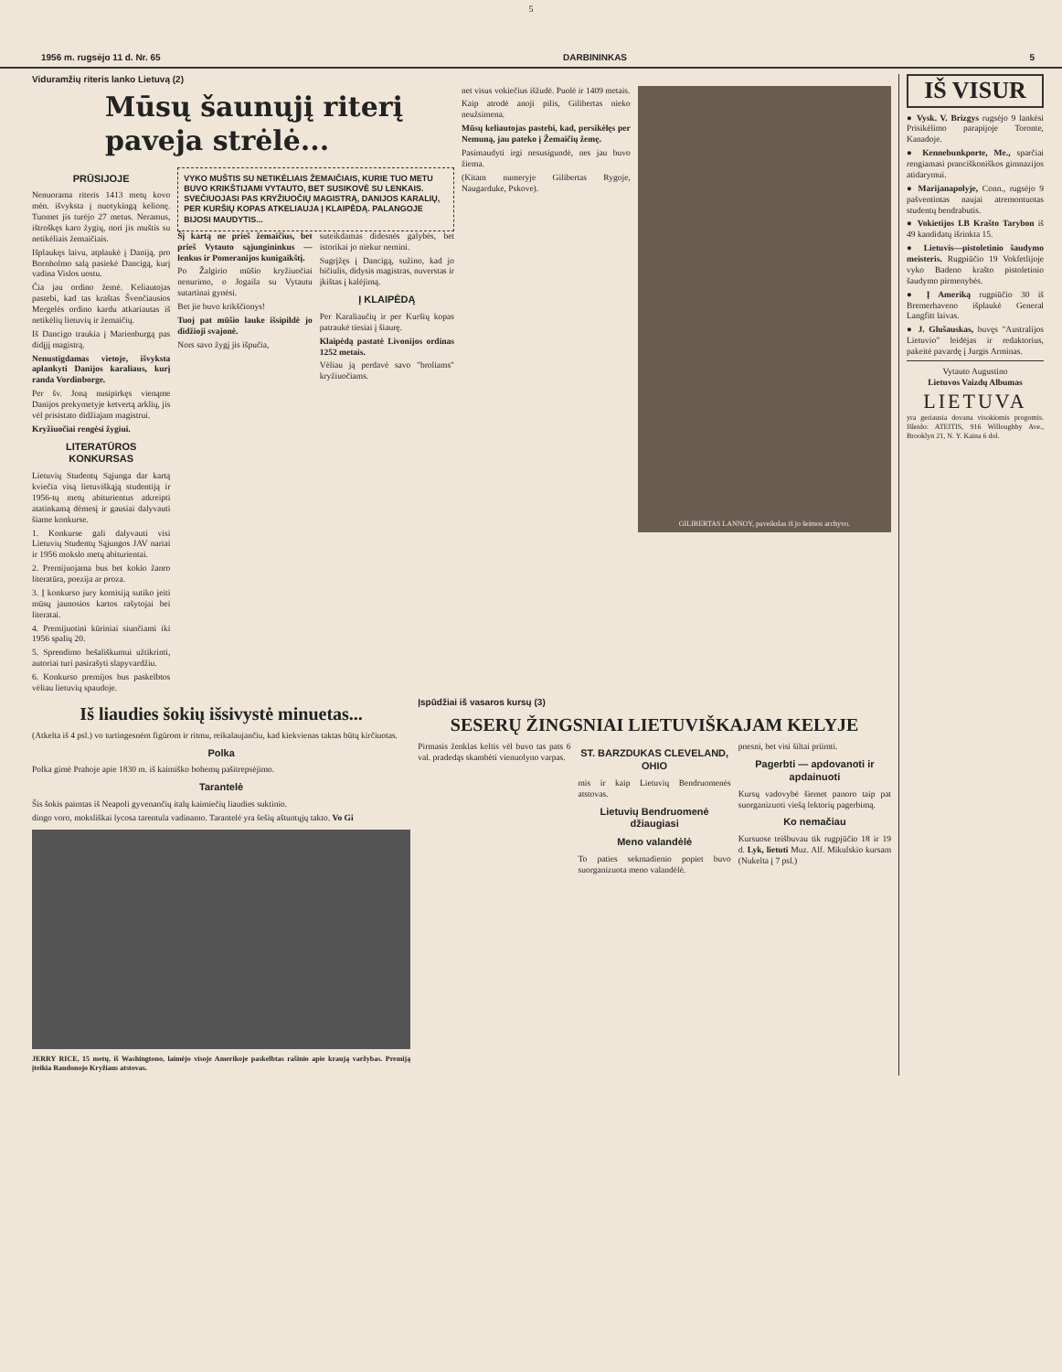5
1956 m. rugsėjo 11 d. Nr. 65 DARBININKAS 5
Viduramžių riteris lanko Lietuvą (2)
Mūsų šaunųjį riterį paveja strėlė...
PRŪSIJOJE
Nenuorama riteris 1413 metų kovo mėn. išvyksta į nuotykingą kelionę. Tuomet jis turėjo 27 metus. Neramus, ištroškęs karo žygių, nori jis muštis su netikėliais žemaičiais.
Išplaukęs laivu, atplaukė į Daniją, pro Bornholmo salą pasiekė Dancigą, kurį vadina Vislos uostu.
Čia jau ordino žemė. Keliautojas pastebi, kad tas kraštas Švenčiausios Mergelės ordino kardu atkariautas iš netikėlių lietuvių ir žemaičių.
Iš Dancigo traukia į Marienburgą pas didįjį magistrą.
Nenustigdamas vietoje, išvyksta aplankyti Danijos karaliaus, kurį randa Vordinborge.
Per šv. Joną nusipirkęs vienąme Danijos prekymetyje ketvertą arklių, jis vėl prisistato didžiajam magistrui.
Kryžiuočiai rengėsi žygiui.
LITERATŪROS KONKURSAS
Lietuvių Studentų Sąjunga dar kartą kviečia visą lietuviškąją studentiją ir 1956-tų metų abiturientus atkreipti atatinkamą dėmesį ir gausiai dalyvauti šiame konkurse.
1. Konkurse gali dalyvauti visi Lietuvių Studentų Sąjungos JAV nariai ir 1956 mokslo metų abiturientai.
2. Premijuojama bus bet kokio žanro literatūra, poezija ar proza.
3. Į konkurso jury komisiją sutiko įeiti mūsų jaunosios kartos rašytojai bei literatai.
4. Premijuotini kūriniai siunčiami iki 1956 spalių 20.
5. Sprendimo bešališkumui užtikrinti, autoriai turi pasirašyti slapyvardžiu.
6. Konkurso premijos bus paskelbtos vėliau lietuvių spaudoje.
VYKO MUŠTIS SU NETIKĖLIAIS ŽEMAIČIAIS, KURIE TUO METU BUVO KRIKŠTIJAMI VYTAUTO, BET SUSIKOVĖ SU LENKAIS. SVEČIUOJASI PAS KRYŽIUOČIŲ MAGISTRĄ, DANIJOS KARALIŲ, PER KURŠIŲ KOPAS ATKELIAUJA Į KLAIPĖDĄ. PALANGOJE BIJOSI MAUDYTIS...
Šį kartą ne prieš žemaičius, bet prieš Vytauto sąjungininkus — lenkus ir Pomeranijos kunigaikštį.
Po Žalgirio mūšio kryžiuočiai nenurimo, o Jogaila su Vytautu sutartinai gynėsi.
Bet jie buvo krikščionys!
Tuoj pat mūšio lauke išsipildė jo didžioji svajonė.
Nors savo žygį jis išpučia,
suteikdamas didesnės galybės, bet istorikai jo niekur nemini.
Sugrįžęs į Dancigą, sužino, kad jo bičiulis, didysis magistras, nuverstas ir įkištas į kalėjimą.
Į KLAIPĖDĄ
Per Karaliaučių ir per Kuršių kopas patraukė tiesiai į šiaurę.
Klaipėdą pastatė Livonijos ordinas 1252 metais.
Vėliau ją perdavė savo "broliams" kryžiuočiams.
net visus vokiečius išžudė. Puolė ir 1409 metais.
Kaip atrodė anoji pilis, Gilibertas nieko neužsimena.
Mūsų keliautojas pastebi, kad, persikėlęs per Nemuną, jau pateko į Žemaičių žemę.
Pasimaudyti irgi nesusigundė, nes jau buvo žiema.
(Kitam numeryje Gilibertas Rygoje, Naugarduke, Pskove).
GILIBERTAS LANNOY, paveikslas iš jo šeimos archyvo.
Iš liaudies šokių išsivystė minuetas...
(Atkelta iš 4 psl.) vo turtingesnėm figūrom ir ritmu, reikalaujančiu, kad kiekvienas taktas būtų kirčiuotas.
Polka
Polka gimė Prahoje apie 1830 m. iš kaimiško bohemų pašitrepsėjimo.
Tarantelė
Šis šokis paimtas iš Neapoli gyvenančių italų kaimiečių liaudies suktinio.
dingo voro, moksliškai lycosa tarentula vadinamo. Tarantelė yra šešių aštuntųjų takto. Vo Gi
JERRY RICE, 15 metų, iš Washingtono, laimėjo visoje Amerikoje paskelbtas rašinio apie kraują varžybas. Premiją įteikia Raudonojo Kryžiaus atstovas.
Įspūdžiai iš vasaros kursų (3)
SESERŲ ŽINGSNIAI LIETUVIŠKAJAM KELYJE
Pirmasis ženklas keltis vėl buvo tas pats 6 val. pradedąs skambėti vienuolyno varpas.
ST. BARZDUKAS CLEVELAND, OHIO
mis ir kaip Lietuvių Bendruomenės atstovas.
Lietuvių Bendruomenė džiaugiasi
Meno valandėlė
To paties sekmadienio popiet buvo suorganizuota meno valandėlė.
pnesni, bet visi šiltai priimti.
Pagerbti — apdovanoti ir apdainuoti
Kursų vadovybė šiemet panoro taip pat suorganizuoti viešą lektorių pagerbimą.
Ko nemačiau
Kursuose teišbuvau tik rugpjūčio 18 ir 19 d. Lyk, lietuti Muz. Alf. Mikulskio kursam (Nukelta į 7 psl.)
IŠ VISUR
● Vysk. V. Brizgys rugsėjo 9 lankėsi Prisikėlimo parapijoje Toronte, Kanadoje.
● Kennebunkporte, Me., sparčiai rengiamasi pranciškoniškos gimnazijos atidarymui.
● Marijanapolyje, Conn., rugsėjo 9 pašventintas naujai atremontuotas studentų bendrabutis.
● Vokietijos LB Krašto Tarybon iš 49 kandidatų išrinkta 15.
● Lietuvis—pistoletinio šaudymo meisteris. Rugpiūčio 19 Vokfetlijoje vyko Badeno krašto pistoletinio šaudymo pirmenybės.
● Į Ameriką rugpiūčio 30 iš Bremerhaveno išplaukė General Langfitt laivas.
● J. Glušauskas, buvęs "Australijos Lietuvio" leidėjas ir redaktorius, pakeitė pavardę į Jurgis Arminas.
Vytauto Augustino
Lietuvos Vaizdų Albumas
LIETUVA
yra geriausia dovana visokiomis progomis. Išleido: ATEITIS, 916 Willoughby Ave., Brooklyn 21, N. Y. Kaina 6 dol.